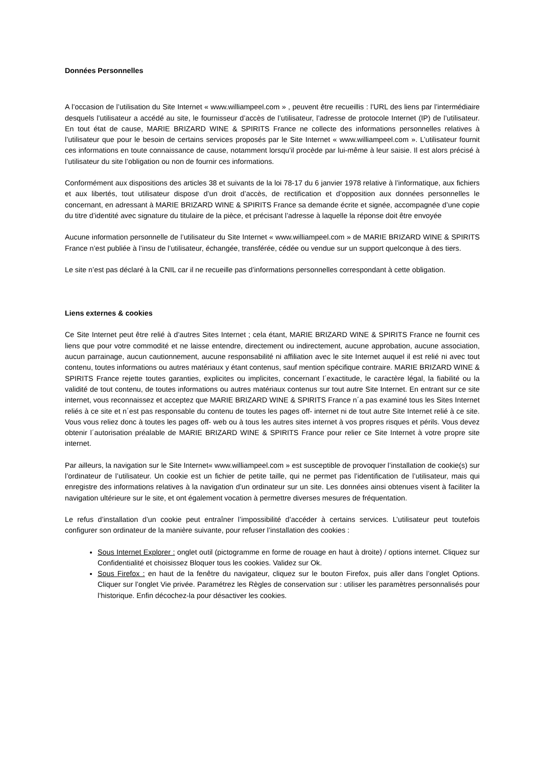Données Personnelles
A l’occasion de l’utilisation du Site Internet « www.williampeel.com » , peuvent être recueillis : l’URL des liens par l’intermédiaire desquels l’utilisateur a accédé au site, le fournisseur d’accès de l’utilisateur, l’adresse de protocole Internet (IP) de l’utilisateur. En tout état de cause, MARIE BRIZARD WINE & SPIRITS France ne collecte des informations personnelles relatives à l’utilisateur que pour le besoin de certains services proposés par le Site Internet « www.williampeel.com ». L’utilisateur fournit ces informations en toute connaissance de cause, notamment lorsqu’il procède par lui-même à leur saisie. Il est alors précisé à l’utilisateur du site l’obligation ou non de fournir ces informations.
Conformément aux dispositions des articles 38 et suivants de la loi 78-17 du 6 janvier 1978 relative à l’informatique, aux fichiers et aux libertés, tout utilisateur dispose d’un droit d’accès, de rectification et d’opposition aux données personnelles le concernant, en adressant à MARIE BRIZARD WINE & SPIRITS France sa demande écrite et signée, accompagnée d’une copie du titre d’identité avec signature du titulaire de la pièce, et précisant l’adresse à laquelle la réponse doit être envoyée
Aucune information personnelle de l’utilisateur du Site Internet « www.williampeel.com » de MARIE BRIZARD WINE & SPIRITS France n’est publiée à l’insu de l’utilisateur, échangée, transférée, cédée ou vendue sur un support quelconque à des tiers.
Le site n’est pas déclaré à la CNIL car il ne recueille pas d’informations personnelles correspondant à cette obligation.
Liens externes & cookies
Ce Site Internet peut être relié à d’autres Sites Internet ; cela étant, MARIE BRIZARD WINE & SPIRITS France ne fournit ces liens que pour votre commodité et ne laisse entendre, directement ou indirectement, aucune approbation, aucune association, aucun parrainage, aucun cautionnement, aucune responsabilité ni affiliation avec le site Internet auquel il est relié ni avec tout contenu, toutes informations ou autres matériaux y étant contenus, sauf mention spécifique contraire. MARIE BRIZARD WINE & SPIRITS France rejette toutes garanties, explicites ou implicites, concernant l´exactitude, le caractère légal, la fiabilité ou la validité de tout contenu, de toutes informations ou autres matériaux contenus sur tout autre Site Internet. En entrant sur ce site internet, vous reconnaissez et acceptez que MARIE BRIZARD WINE & SPIRITS France n´a pas examiné tous les Sites Internet reliés à ce site et n´est pas responsable du contenu de toutes les pages off- internet ni de tout autre Site Internet relié à ce site. Vous vous reliez donc à toutes les pages off- web ou à tous les autres sites internet à vos propres risques et périls. Vous devez obtenir l´autorisation préalable de MARIE BRIZARD WINE & SPIRITS France pour relier ce Site Internet à votre propre site internet.
Par ailleurs, la navigation sur le Site Internet« www.williampeel.com » est susceptible de provoquer l’installation de cookie(s) sur l’ordinateur de l’utilisateur. Un cookie est un fichier de petite taille, qui ne permet pas l’identification de l’utilisateur, mais qui enregistre des informations relatives à la navigation d’un ordinateur sur un site. Les données ainsi obtenues visent à faciliter la navigation ultérieure sur le site, et ont également vocation à permettre diverses mesures de fréquentation.
Le refus d’installation d’un cookie peut entraîner l’impossibilité d’accéder à certains services. L’utilisateur peut toutefois configurer son ordinateur de la manière suivante, pour refuser l’installation des cookies :
Sous Internet Explorer : onglet outil (pictogramme en forme de rouage en haut à droite) / options internet. Cliquez sur Confidentialité et choisissez Bloquer tous les cookies. Validez sur Ok.
Sous Firefox : en haut de la fenêtre du navigateur, cliquez sur le bouton Firefox, puis aller dans l’onglet Options. Cliquer sur l’onglet Vie privée. Paramétrez les Règles de conservation sur : utiliser les paramètres personnalisés pour l’historique. Enfin décochez-la pour désactiver les cookies.